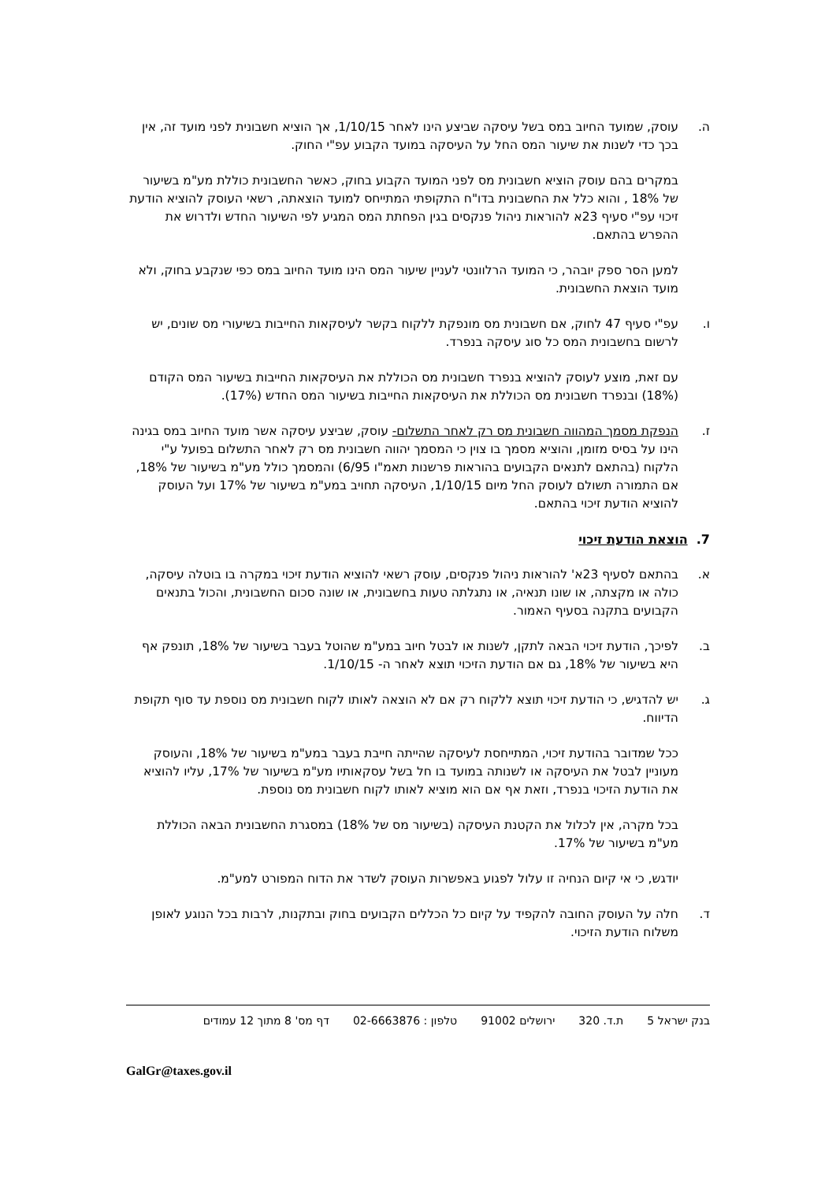ה. עוסק, שמועד החיוב במס בשל עיסקה שביצע הינו לאחר 1/10/15, אך הוציא חשבונית לפני מועד זה, אין בכך כדי לשנות את שיעור המס החל על העיסקה במועד הקבוע עפ"י החוק.
במקרים בהם עוסק הוציא חשבונית מס לפני המועד הקבוע בחוק, כאשר החשבונית כוללת מע"מ בשיעור של 18% , והוא כלל את החשבונית בדו"ח התקופתי המתייחס למועד הוצאתה, רשאי העוסק להוציא הודעת זיכוי עפ"י סעיף 23א להוראות ניהול פנקסים בגין הפחתת המס המגיע לפי השיעור החדש ולדרוש את ההפרש בהתאם.
למען הסר ספק יובהר, כי המועד הרלוונטי לעניין שיעור המס הינו מועד החיוב במס כפי שנקבע בחוק, ולא מועד הוצאת החשבונית.
ו. עפ"י סעיף 47 לחוק, אם חשבונית מס מונפקת ללקוח בקשר לעיסקאות החייבות בשיעורי מס שונים, יש לרשום בחשבונית המס כל סוג עיסקה בנפרד.
עם זאת, מוצע לעוסק להוציא בנפרד חשבונית מס הכוללת את העיסקאות החייבות בשיעור המס הקודם (18%) ובנפרד חשבונית מס הכוללת את העיסקאות החייבות בשיעור המס החדש (17%).
ז. הנפקת מסמך המהווה חשבונית מס רק לאחר התשלום- עוסק, שביצע עיסקה אשר מועד החיוב במס בגינה הינו על בסיס מזומן, והוציא מסמך בו צוין כי המסמך יהווה חשבונית מס רק לאחר התשלום בפועל ע"י הלקוח (בהתאם לתנאים הקבועים בהוראות פרשנות תאמ"ו 6/95) והמסמך כולל מע"מ בשיעור של 18%, אם התמורה תשולם לעוסק החל מיום 1/10/15, העיסקה תחויב במע"מ בשיעור של 17% ועל העוסק להוציא הודעת זיכוי בהתאם.
7. הוצאת הודעת זיכוי
א. בהתאם לסעיף 23א' להוראות ניהול פנקסים, עוסק רשאי להוציא הודעת זיכוי במקרה בו בוטלה עיסקה, כולה או מקצתה, או שונו תנאיה, או נתגלתה טעות בחשבונית, או שונה סכום החשבונית, והכול בתנאים הקבועים בתקנה בסעיף האמור.
ב. לפיכך, הודעת זיכוי הבאה לתקן, לשנות או לבטל חיוב במע"מ שהוטל בעבר בשיעור של 18%, תונפק אף היא בשיעור של 18%, גם אם הודעת הזיכוי תוצא לאחר ה- 1/10/15.
ג. יש להדגיש, כי הודעת זיכוי תוצא ללקוח רק אם לא הוצאה לאותו לקוח חשבונית מס נוספת עד סוף תקופת הדיווח.
ככל שמדובר בהודעת זיכוי, המתייחסת לעיסקה שהייתה חייבת בעבר במע"מ בשיעור של 18%, והעוסק מעוניין לבטל את העיסקה או לשנותה במועד בו חל בשל עסקאותיו מע"מ בשיעור של 17%, עליו להוציא את הודעת הזיכוי בנפרד, וזאת אף אם הוא מוציא לאותו לקוח חשבונית מס נוספת.
בכל מקרה, אין לכלול את הקטנת העיסקה (בשיעור מס של 18%) במסגרת החשבונית הבאה הכוללת מע"מ בשיעור של 17%.
יודגש, כי אי קיום הנחיה זו עלול לפגוע באפשרות העוסק לשדר את הדוח המפורט למע"מ.
ד. חלה על העוסק החובה להקפיד על קיום כל הכללים הקבועים בחוק ובתקנות, לרבות בכל הנוגע לאופן משלוח הודעת הזיכוי.
בנק ישראל 5 ת.ד. 320 ירושלים 91002 טלפון : 02-6663876 דף מס' 8 מתוך 12 עמודים
GalGr@taxes.gov.il